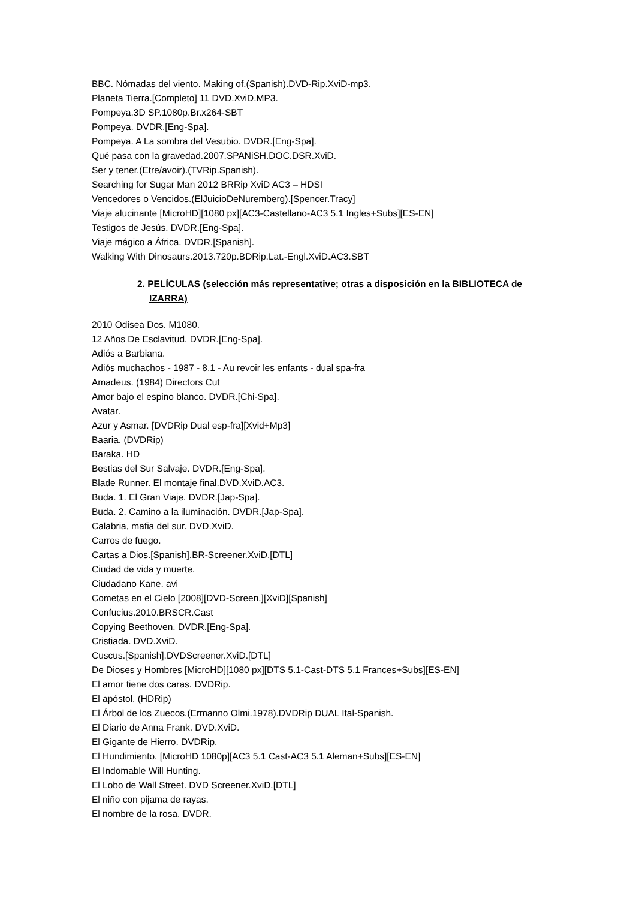BBC. Nómadas del viento. Making of.(Spanish).DVD-Rip.XviD-mp3.
Planeta Tierra.[Completo] 11 DVD.XviD.MP3.
Pompeya.3D SP.1080p.Br.x264-SBT
Pompeya. DVDR.[Eng-Spa].
Pompeya. A La sombra del Vesubio. DVDR.[Eng-Spa].
Qué pasa con la gravedad.2007.SPANiSH.DOC.DSR.XviD.
Ser y tener.(Etre/avoir).(TVRip.Spanish).
Searching for Sugar Man 2012 BRRip XviD AC3 – HDSI
Vencedores o Vencidos.(ElJuicioDeNuremberg).[Spencer.Tracy]
Viaje alucinante [MicroHD][1080 px][AC3-Castellano-AC3 5.1 Ingles+Subs][ES-EN]
Testigos de Jesús. DVDR.[Eng-Spa].
Viaje mágico a África. DVDR.[Spanish].
Walking With Dinosaurs.2013.720p.BDRip.Lat.-Engl.XviD.AC3.SBT
2. PELÍCULAS (selección más representative; otras a disposición en la BIBLIOTECA de IZARRA)
2010 Odisea Dos. M1080.
12 Años De Esclavitud. DVDR.[Eng-Spa].
Adiós a Barbiana.
Adiós muchachos - 1987 - 8.1 - Au revoir les enfants - dual spa-fra
Amadeus. (1984) Directors Cut
Amor bajo el espino blanco. DVDR.[Chi-Spa].
Avatar.
Azur y Asmar. [DVDRip Dual esp-fra][Xvid+Mp3]
Baaria. (DVDRip)
Baraka. HD
Bestias del Sur Salvaje. DVDR.[Eng-Spa].
Blade Runner. El montaje final.DVD.XviD.AC3.
Buda. 1. El Gran Viaje. DVDR.[Jap-Spa].
Buda. 2. Camino a la iluminación. DVDR.[Jap-Spa].
Calabria, mafia del sur. DVD.XviD.
Carros de fuego.
Cartas a Dios.[Spanish].BR-Screener.XviD.[DTL]
Ciudad de vida y muerte.
Ciudadano Kane. avi
Cometas en el Cielo [2008][DVD-Screen.][XviD][Spanish]
Confucius.2010.BRSCR.Cast
Copying Beethoven. DVDR.[Eng-Spa].
Cristiada. DVD.XviD.
Cuscus.[Spanish].DVDScreener.XviD.[DTL]
De Dioses y Hombres [MicroHD][1080 px][DTS 5.1-Cast-DTS 5.1 Frances+Subs][ES-EN]
El amor tiene dos caras. DVDRip.
El apóstol. (HDRip)
El Árbol de los Zuecos.(Ermanno Olmi.1978).DVDRip DUAL Ital-Spanish.
El Diario de Anna Frank. DVD.XviD.
El Gigante de Hierro. DVDRip.
El Hundimiento. [MicroHD 1080p][AC3 5.1 Cast-AC3 5.1 Aleman+Subs][ES-EN]
El Indomable Will Hunting.
El Lobo de Wall Street. DVD Screener.XviD.[DTL]
El niño con pijama de rayas.
El nombre de la rosa. DVDR.